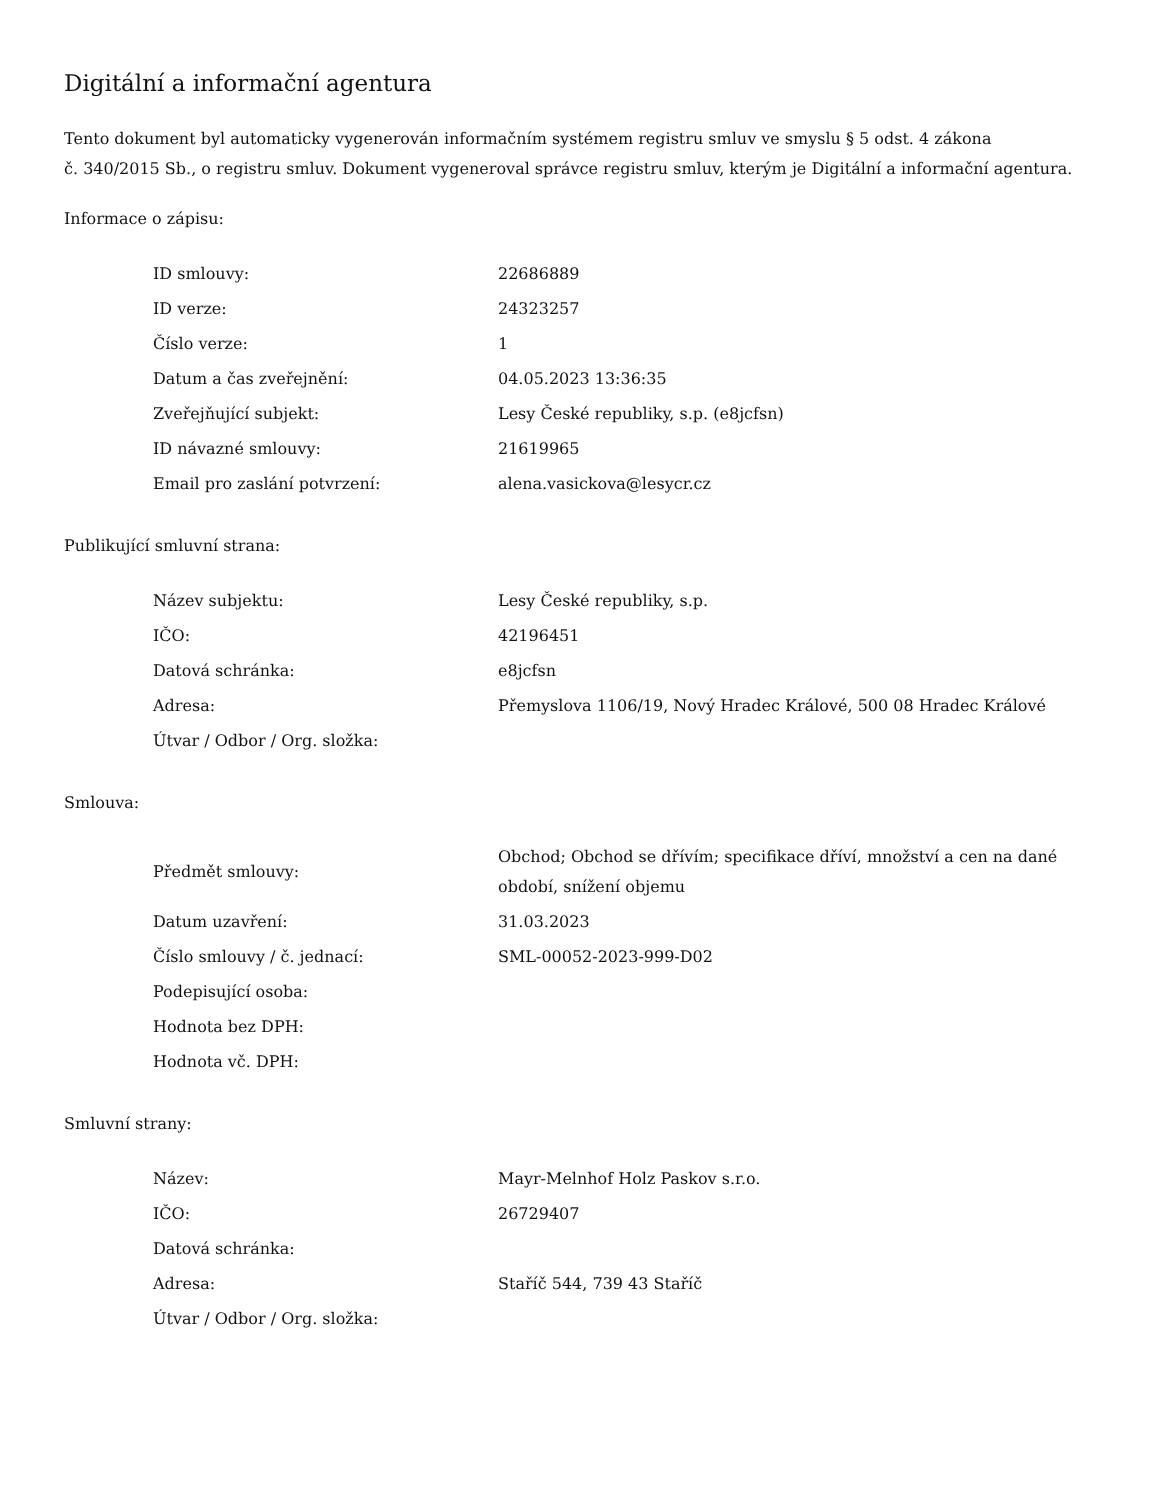Digitální a informační agentura
Tento dokument byl automaticky vygenerován informačním systémem registru smluv ve smyslu § 5 odst. 4 zákona
č. 340/2015 Sb., o registru smluv. Dokument vygeneroval správce registru smluv, kterým je Digitální a informační agentura.
Informace o zápisu:
| ID smlouvy: | 22686889 |
| ID verze: | 24323257 |
| Číslo verze: | 1 |
| Datum a čas zveřejnění: | 04.05.2023 13:36:35 |
| Zveřejňující subjekt: | Lesy České republiky, s.p. (e8jcfsn) |
| ID návazné smlouvy: | 21619965 |
| Email pro zaslání potvrzení: | alena.vasickova@lesycr.cz |
Publikující smluvní strana:
| Název subjektu: | Lesy České republiky, s.p. |
| IČO: | 42196451 |
| Datová schránka: | e8jcfsn |
| Adresa: | Přemyslova 1106/19, Nový Hradec Králové, 500 08 Hradec Králové |
| Útvar / Odbor / Org. složka: | |
Smlouva:
| Předmět smlouvy: | Obchod; Obchod se dřívím; specifikace dříví, množství a cen na dané období, snížení objemu |
| Datum uzavření: | 31.03.2023 |
| Číslo smlouvy / č. jednací: | SML-00052-2023-999-D02 |
| Podepisující osoba: | |
| Hodnota bez DPH: | |
| Hodnota vč. DPH: | |
Smluvní strany:
| Název: | Mayr-Melnhof Holz Paskov s.r.o. |
| IČO: | 26729407 |
| Datová schránka: | |
| Adresa: | Staříč 544, 739 43 Staříč |
| Útvar / Odbor / Org. složka: | |